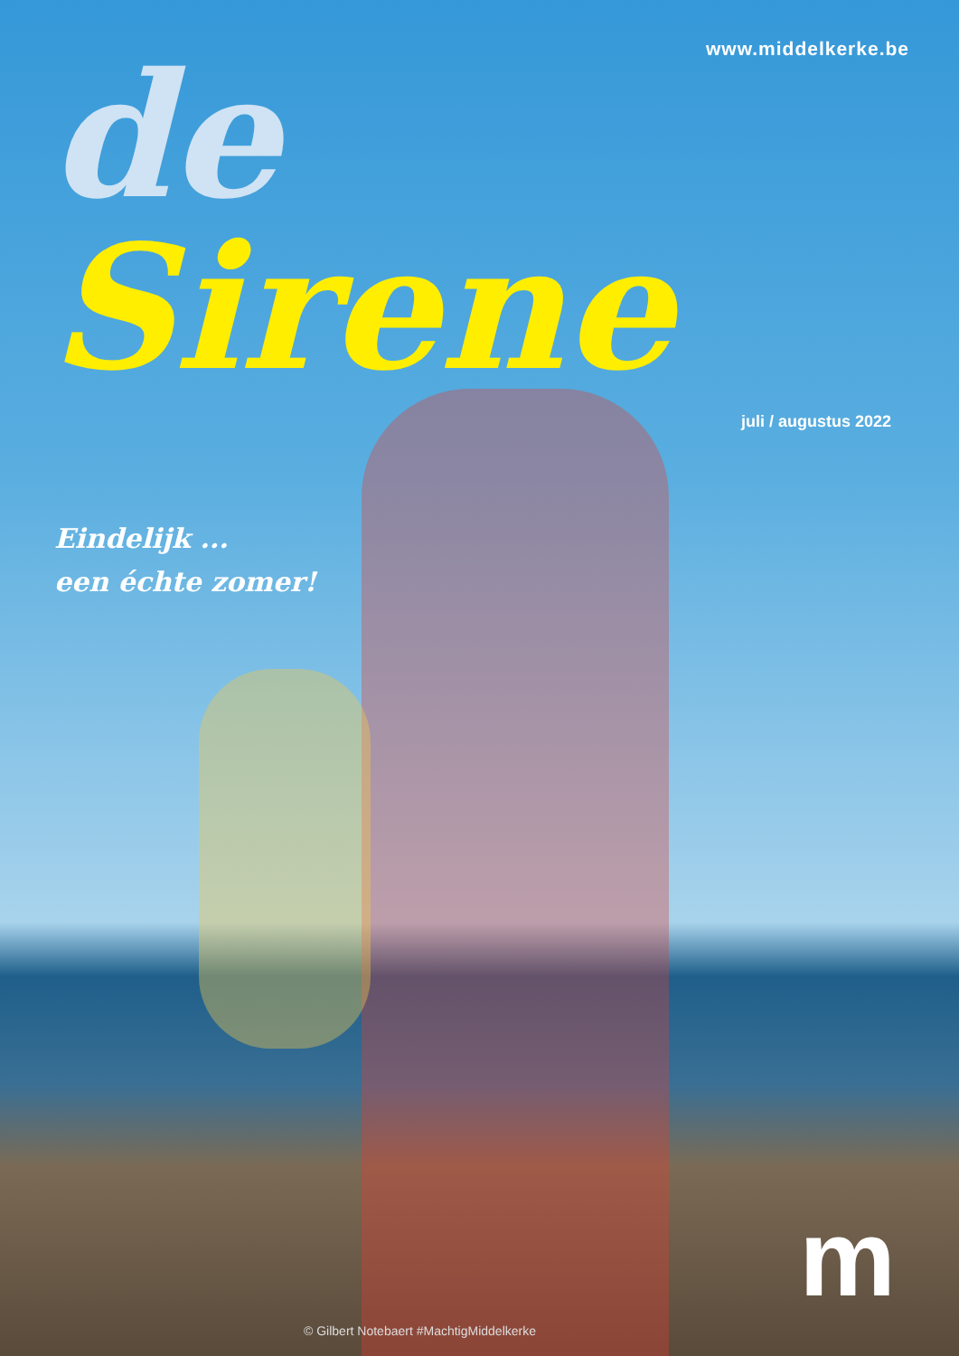www.middelkerke.be
de Sirene
juli / augustus 2022
Eindelijk ...
een échte zomer!
© Gilbert Notebaert #MachtigMiddelkerke
m